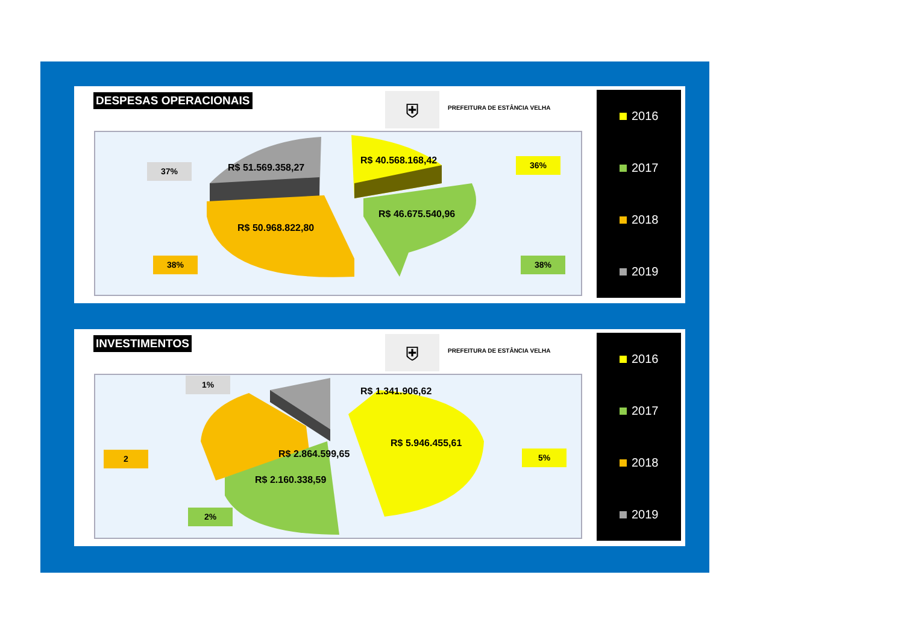DESPESAS OPERACIONAIS ⛨ PREFEITURA DE ESTÂNCIA VELHA
37%
36%
R$ 51.569.358,27
R$ 40.568.168,42
R$ 46.675.540,96
R$ 50.968.822,80
38% 38%
2016
2017
2018
2019
INVESTIMENTOS ⛨ PREFEITURA DE ESTÂNCIA VELHA
1%
R$ 1.341.906,62
2 R$ 2.864.599,65
R$ 5.946.455,61
5%
R$ 2.160.338,59
2%
2016
2017
2018
2019